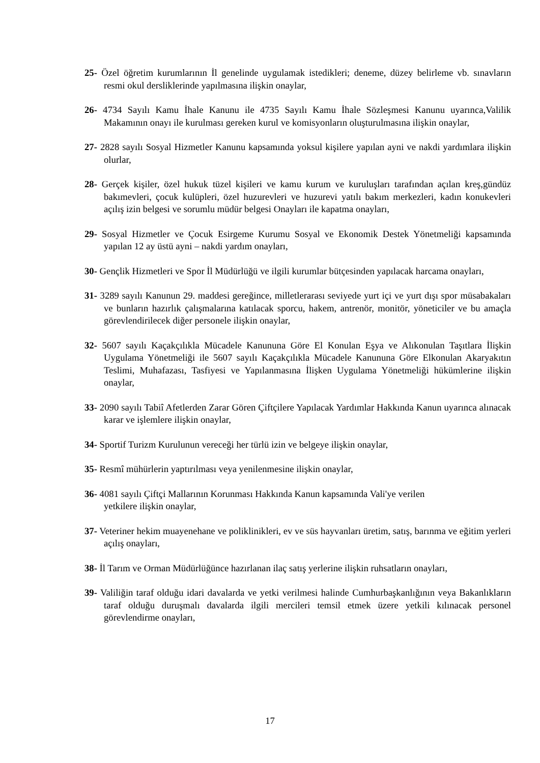25- Özel öğretim kurumlarının İl genelinde uygulamak istedikleri; deneme, düzey belirleme vb. sınavların resmi okul dersliklerinde yapılmasına ilişkin onaylar,
26- 4734 Sayılı Kamu İhale Kanunu ile 4735 Sayılı Kamu İhale Sözleşmesi Kanunu uyarınca,Valilik Makamının onayı ile kurulması gereken kurul ve komisyonların oluşturulmasına ilişkin onaylar,
27- 2828 sayılı Sosyal Hizmetler Kanunu kapsamında yoksul kişilere yapılan ayni ve nakdi yardımlara ilişkin olurlar,
28- Gerçek kişiler, özel hukuk tüzel kişileri ve kamu kurum ve kuruluşları tarafından açılan kreş,gündüz bakımevleri, çocuk kulüpleri, özel huzurevleri ve huzurevi yatılı bakım merkezleri, kadın konukevleri açılış izin belgesi ve sorumlu müdür belgesi Onayları ile kapatma onayları,
29- Sosyal Hizmetler ve Çocuk Esirgeme Kurumu Sosyal ve Ekonomik Destek Yönetmeliği kapsamında yapılan 12 ay üstü ayni – nakdi yardım onayları,
30- Gençlik Hizmetleri ve Spor İl Müdürlüğü ve ilgili kurumlar bütçesinden yapılacak harcama onayları,
31- 3289 sayılı Kanunun 29. maddesi gereğince, milletlerarası seviyede yurt içi ve yurt dışı spor müsabakaları ve bunların hazırlık çalışmalarına katılacak sporcu, hakem, antrenör, monitör, yöneticiler ve bu amaçla görevlendirilecek diğer personele ilişkin onaylar,
32- 5607 sayılı Kaçakçılıkla Mücadele Kanununa Göre El Konulan Eşya ve Alıkonulan Taşıtlara İlişkin Uygulama Yönetmeliği ile 5607 sayılı Kaçakçılıkla Mücadele Kanununa Göre Elkonulan Akaryakıtın Teslimi, Muhafazası, Tasfiyesi ve Yapılanmasına İlişken Uygulama Yönetmeliği hükümlerine ilişkin onaylar,
33- 2090 sayılı Tabiî Afetlerden Zarar Gören Çiftçilere Yapılacak Yardımlar Hakkında Kanun uyarınca alınacak karar ve işlemlere ilişkin onaylar,
34- Sportif Turizm Kurulunun vereceği her türlü izin ve belgeye ilişkin onaylar,
35- Resmî mühürlerin yaptırılması veya yenilenmesine ilişkin onaylar,
36- 4081 sayılı Çiftçi Mallarının Korunması Hakkında Kanun kapsamında Vali'ye verilen
yetkilere ilişkin onaylar,
37- Veteriner hekim muayenehane ve poliklinikleri, ev ve süs hayvanları üretim, satış, barınma ve eğitim yerleri açılış onayları,
38- İl Tarım ve Orman Müdürlüğünce hazırlanan ilaç satış yerlerine ilişkin ruhsatların onayları,
39- Valiliğin taraf olduğu idari davalarda ve yetki verilmesi halinde Cumhurbaşkanlığının veya Bakanlıkların taraf olduğu duruşmalı davalarda ilgili mercileri temsil etmek üzere yetkili kılınacak personel görevlendirme onayları,
17